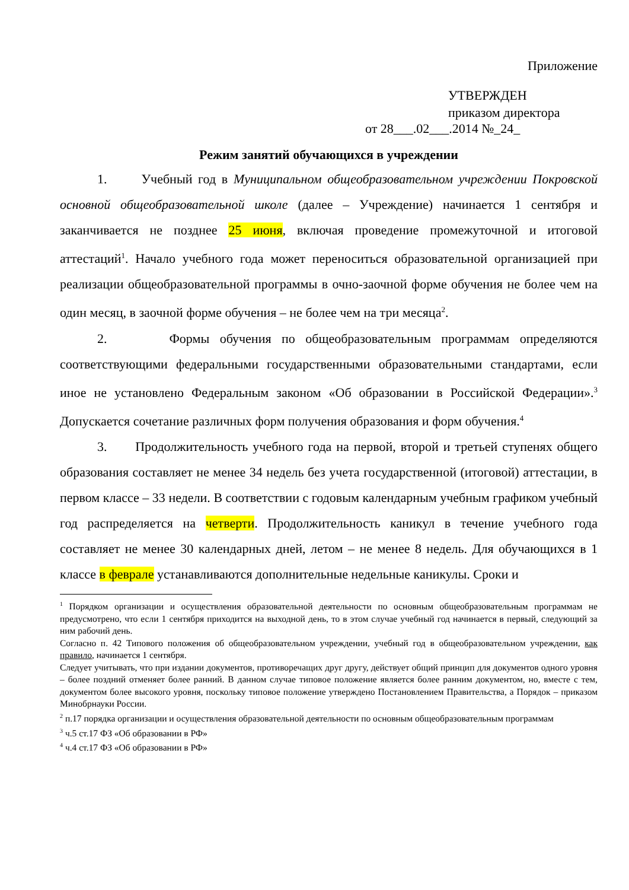Приложение
УТВЕРЖДЕН
приказом директора
от 28___.02___.2014 №_24_
Режим занятий обучающихся в учреждении
1. Учебный год в Муниципальном общеобразовательном учреждении Покровской основной общеобразовательной школе (далее – Учреждение) начинается 1 сентября и заканчивается не позднее 25 июня, включая проведение промежуточной и итоговой аттестаций<sup>1</sup>. Начало учебного года может переноситься образовательной организацией при реализации общеобразовательной программы в очно-заочной форме обучения не более чем на один месяц, в заочной форме обучения – не более чем на три месяца<sup>2</sup>.
2. Формы обучения по общеобразовательным программам определяются соответствующими федеральными государственными образовательными стандартами, если иное не установлено Федеральным законом «Об образовании в Российской Федерации».<sup>3</sup> Допускается сочетание различных форм получения образования и форм обучения.<sup>4</sup>
3. Продолжительность учебного года на первой, второй и третьей ступенях общего образования составляет не менее 34 недель без учета государственной (итоговой) аттестации, в первом классе – 33 недели. В соответствии с годовым календарным учебным графиком учебный год распределяется на четверти. Продолжительность каникул в течение учебного года составляет не менее 30 календарных дней, летом – не менее 8 недель. Для обучающихся в 1 классе в феврале устанавливаются дополнительные недельные каникулы. Сроки и
<sup>1</sup> Порядком организации и осуществления образовательной деятельности по основным общеобразовательным программам не предусмотрено, что если 1 сентября приходится на выходной день, то в этом случае учебный год начинается в первый, следующий за ним рабочий день.
Согласно п. 42 Типового положения об общеобразовательном учреждении, учебный год в общеобразовательном учреждении, как правило, начинается 1 сентября.
Следует учитывать, что при издании документов, противоречащих друг другу, действует общий принцип для документов одного уровня – более поздний отменяет более ранний. В данном случае типовое положение является более ранним документом, но, вместе с тем, документом более высокого уровня, поскольку типовое положение утверждено Постановлением Правительства, а Порядок – приказом Минобрнауки России.
<sup>2</sup> п.17 порядка организации и осуществления образовательной деятельности по основным общеобразовательным программам
<sup>3</sup> ч.5 ст.17 ФЗ «Об образовании в РФ»
<sup>4</sup> ч.4 ст.17 ФЗ «Об образовании в РФ»